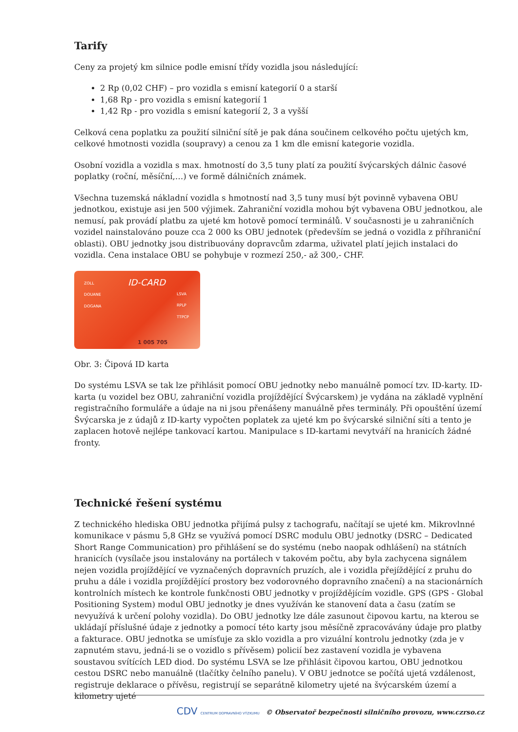Tarify
Ceny za projetý km silnice podle emisní třídy vozidla jsou následující:
2 Rp (0,02 CHF) – pro vozidla s emisní kategorií 0 a starší
1,68 Rp - pro vozidla s emisní kategorií 1
1,42 Rp - pro vozidla s emisní kategorií 2, 3 a vyšší
Celková cena poplatku za použití silniční sítě je pak dána součinem celkového počtu ujetých km, celkové hmotnosti vozidla (soupravy) a cenou za 1 km dle emisní kategorie vozidla.
Osobní vozidla a vozidla s max. hmotností do 3,5 tuny platí za použití švýcarských dálnic časové poplatky (roční, měsíční,…) ve formě dálničních známek.
Všechna tuzemská nákladní vozidla s hmotností nad 3,5 tuny musí být povinně vybavena OBU jednotkou, existuje asi jen 500 výjimek. Zahraniční vozidla mohou být vybavena OBU jednotkou, ale nemusí, pak provádí platbu za ujeté km hotově pomocí terminálů. V současnosti je u zahraničních vozidel nainstalováno pouze cca 2 000 ks OBU jednotek (především se jedná o vozidla z příhraniční oblasti). OBU jednotky jsou distribuovány dopravcům zdarma, uživatel platí jejich instalaci do vozidla. Cena instalace OBU se pohybuje v rozmezí 250,- až 300,- CHF.
ZOLL
DOUANE
DOGANA
ID-CARD
LSVA
RPLP
TTPCP
1 005 705
Obr. 3: Čipová ID karta
Do systému LSVA se tak lze přihlásit pomocí OBU jednotky nebo manuálně pomocí tzv. ID-karty. ID-karta (u vozidel bez OBU, zahraniční vozidla projíždějící Švýcarskem) je vydána na základě vyplnění registračního formuláře a údaje na ni jsou přenášeny manuálně přes terminály. Při opouštění území Švýcarska je z údajů z ID-karty vypočten poplatek za ujeté km po švýcarské silniční síti a tento je zaplacen hotově nejlépe tankovací kartou. Manipulace s ID-kartami nevytváří na hranicích žádné fronty.
Technické řešení systému
Z technického hlediska OBU jednotka přijímá pulsy z tachografu, načítají se ujeté km. Mikrovlnné komunikace v pásmu 5,8 GHz se využívá pomocí DSRC modulu OBU jednotky (DSRC – Dedicated Short Range Communication) pro přihlášení se do systému (nebo naopak odhlášení) na státních hranicích (vysílače jsou instalovány na portálech v takovém počtu, aby byla zachycena signálem nejen vozidla projíždějící ve vyznačených dopravních pruzích, ale i vozidla přejíždějící z pruhu do pruhu a dále i vozidla projíždějící prostory bez vodorovného dopravního značení) a na stacionárních kontrolních místech ke kontrole funkčnosti OBU jednotky v projíždějícím vozidle. GPS (GPS - Global Positioning System) modul OBU jednotky je dnes využíván ke stanovení data a času (zatím se nevyužívá k určení polohy vozidla). Do OBU jednotky lze dále zasunout čipovou kartu, na kterou se ukládají příslušné údaje z jednotky a pomocí této karty jsou měsíčně zpracovávány údaje pro platby a fakturace. OBU jednotka se umísťuje za sklo vozidla a pro vizuální kontrolu jednotky (zda je v zapnutém stavu, jedná-li se o vozidlo s přívěsem) policií bez zastavení vozidla je vybavena soustavou svítících LED diod. Do systému LSVA se lze přihlásit čipovou kartou, OBU jednotkou cestou DSRC nebo manuálně (tlačítky čelního panelu). V OBU jednotce se počítá ujetá vzdálenost, registruje deklarace o přívěsu, registrují se separátně kilometry ujeté na švýcarském území a kilometry ujeté
CDV CENTRUM DOPRAVNÍHO VÝZKUMU © Observatoř bezpečnosti silničního provozu, www.czrso.cz